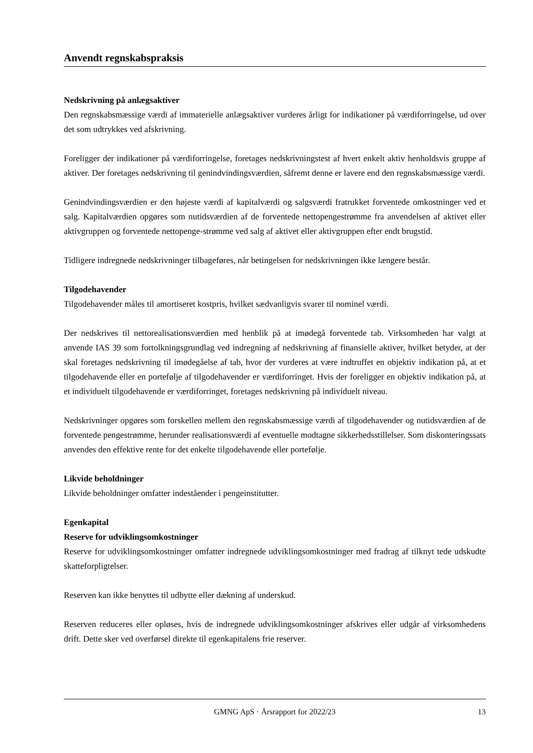Anvendt regnskabspraksis
Nedskrivning på anlægsaktiver
Den regnskabsmæssige værdi af immaterielle anlægsaktiver vurderes årligt for indikationer på værdiforringelse, ud over det som udtrykkes ved afskrivning.
Foreligger der indikationer på værdiforringelse, foretages nedskrivningstest af hvert enkelt aktiv henholdsvis gruppe af aktiver. Der foretages nedskrivning til genindvindingsværdien, såfremt denne er lavere end den regnskabsmæssige værdi.
Genindvindingsværdien er den højeste værdi af kapitalværdi og salgsværdi fratrukket forventede omkostninger ved et salg. Kapitalværdien opgøres som nutidsværdien af de forventede nettopengestrømme fra anvendelsen af aktivet eller aktivgruppen og forventede nettopenge-strømme ved salg af aktivet eller aktivgruppen efter endt brugstid.
Tidligere indregnede nedskrivninger tilbageføres, når betingelsen for nedskrivningen ikke længere består.
Tilgodehavender
Tilgodehavender måles til amortiseret kostpris, hvilket sædvanligvis svarer til nominel værdi.
Der nedskrives til nettorealisationsværdien med henblik på at imødegå forventede tab. Virksomheden har valgt at anvende IAS 39 som fortolkningsgrundlag ved indregning af nedskrivning af finansielle aktiver, hvilket betyder, at der skal foretages nedskrivning til imødegåelse af tab, hvor der vurderes at være indtruffet en objektiv indikation på, at et tilgodehavende eller en portefølje af tilgodehavender er værdiforringet. Hvis der foreligger en objektiv indikation på, at et individuelt tilgodehavende er værdiforringet, foretages nedskrivning på individuelt niveau.
Nedskrivninger opgøres som forskellen mellem den regnskabsmæssige værdi af tilgodehavender og nutidsværdien af de forventede pengestrømme, herunder realisationsværdi af eventuelle modtagne sikkerhedsstillelser. Som diskonteringssats anvendes den effektive rente for det enkelte tilgodehavende eller portefølje.
Likvide beholdninger
Likvide beholdninger omfatter indeståender i pengeinstitutter.
Egenkapital
Reserve for udviklingsomkostninger
Reserve for udviklingsomkostninger omfatter indregnede udviklingsomkostninger med fradrag af tilknyt tede udskudte skatteforpligtelser.
Reserven kan ikke benyttes til udbytte eller dækning af underskud.
Reserven reduceres eller opløses, hvis de indregnede udviklingsomkostninger afskrives eller udgår af virksomhedens drift. Dette sker ved overførsel direkte til egenkapitalens frie reserver.
GMNG ApS · Årsrapport for 2022/23 13